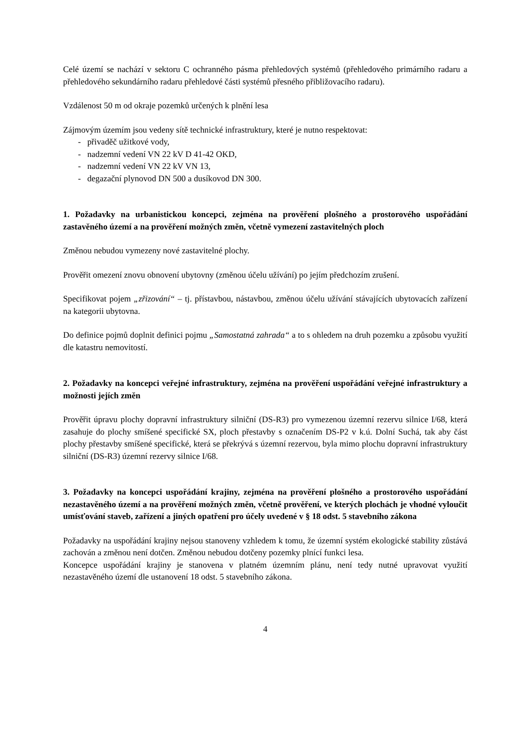Celé území se nachází v sektoru C ochranného pásma přehledových systémů (přehledového primárního radaru a přehledového sekundárního radaru přehledové části systémů přesného přibližovacího radaru).
Vzdálenost 50 m od okraje pozemků určených k plnění lesa
Zájmovým územím jsou vedeny sítě technické infrastruktury, které je nutno respektovat:
- přivaděč užitkové vody,
- nadzemní vedení VN 22 kV D 41-42 OKD,
- nadzemní vedení VN 22 kV VN 13,
- degazační plynovod DN 500 a dusíkovod DN 300.
1. Požadavky na urbanistickou koncepci, zejména na prověření plošného a prostorového uspořádání zastavěného území a na prověření možných změn, včetně vymezení zastavitelných ploch
Změnou nebudou vymezeny nové zastavitelné plochy.
Prověřit omezení znovu obnovení ubytovny (změnou účelu užívání) po jejím předchozím zrušení.
Specifikovat pojem „zřizování“ – tj. přístavbou, nástavbou, změnou účelu užívání stávajících ubytovacích zařízení na kategorii ubytovna.
Do definice pojmů doplnit definici pojmu „Samostatná zahrada“ a to s ohledem na druh pozemku a způsobu využití dle katastru nemovitostí.
2. Požadavky na koncepci veřejné infrastruktury, zejména na prověření uspořádání veřejné infrastruktury a možnosti jejích změn
Prověřit úpravu plochy dopravní infrastruktury silniční (DS-R3) pro vymezenou územní rezervu silnice I/68, která zasahuje do plochy smíšené specifické SX, ploch přestavby s označením DS-P2 v k.ú. Dolní Suchá, tak aby část plochy přestavby smíšené specifické, která se překrývá s územní rezervou, byla mimo plochu dopravní infrastruktury silniční (DS-R3) územní rezervy silnice I/68.
3. Požadavky na koncepci uspořádání krajiny, zejména na prověření plošného a prostorového uspořádání nezastavěného území a na prověření možných změn, včetně prověření, ve kterých plochách je vhodné vyloučit umísťování staveb, zařízení a jiných opatření pro účely uvedené v § 18 odst. 5 stavebního zákona
Požadavky na uspořádání krajiny nejsou stanoveny vzhledem k tomu, že územní systém ekologické stability zůstává zachován a změnou není dotčen. Změnou nebudou dotčeny pozemky plnící funkci lesa.
Koncepce uspořádání krajiny je stanovena v platném územním plánu, není tedy nutné upravovat využití nezastavěného území dle ustanovení 18 odst. 5 stavebního zákona.
4